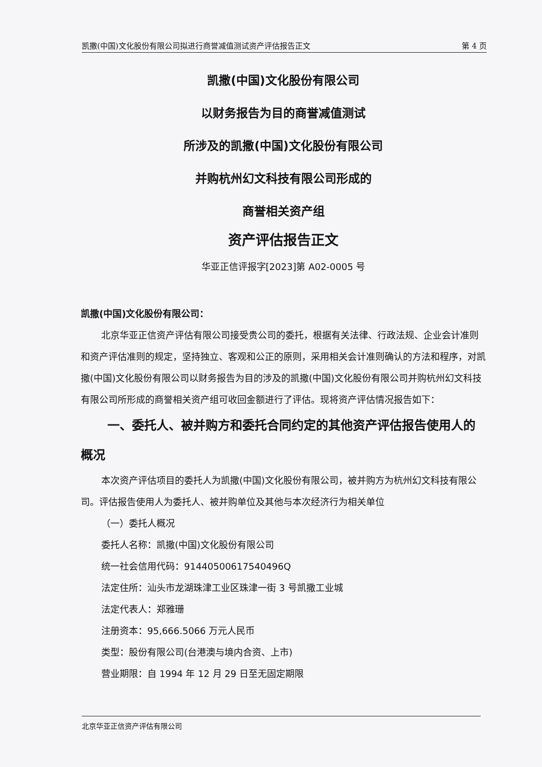凯撒(中国)文化股份有限公司拟进行商誉减值测试资产评估报告正文 第 4 页
凯撒(中国)文化股份有限公司
以财务报告为目的商誉减值测试
所涉及的凯撒(中国)文化股份有限公司
并购杭州幻文科技有限公司形成的
商誉相关资产组
资产评估报告正文
华亚正信评报字[2023]第 A02-0005 号
凯撒(中国)文化股份有限公司：
北京华亚正信资产评估有限公司接受贵公司的委托，根据有关法律、行政法规、企业会计准则和资产评估准则的规定，坚持独立、客观和公正的原则，采用相关会计准则确认的方法和程序，对凯撒(中国)文化股份有限公司以财务报告为目的涉及的凯撒(中国)文化股份有限公司并购杭州幻文科技有限公司所形成的商誉相关资产组可收回金额进行了评估。现将资产评估情况报告如下：
一、委托人、被并购方和委托合同约定的其他资产评估报告使用人的概况
本次资产评估项目的委托人为凯撒(中国)文化股份有限公司，被并购方为杭州幻文科技有限公司。评估报告使用人为委托人、被并购单位及其他与本次经济行为相关单位
（一）委托人概况
委托人名称：凯撒(中国)文化股份有限公司
统一社会信用代码：91440500617540496Q
法定住所：汕头市龙湖珠津工业区珠津一街 3 号凯撒工业城
法定代表人：郑雅珊
注册资本：95,666.5066 万元人民币
类型：股份有限公司(台港澳与境内合资、上市)
营业期限：自 1994 年 12 月 29 日至无固定期限
北京华亚正信资产评估有限公司